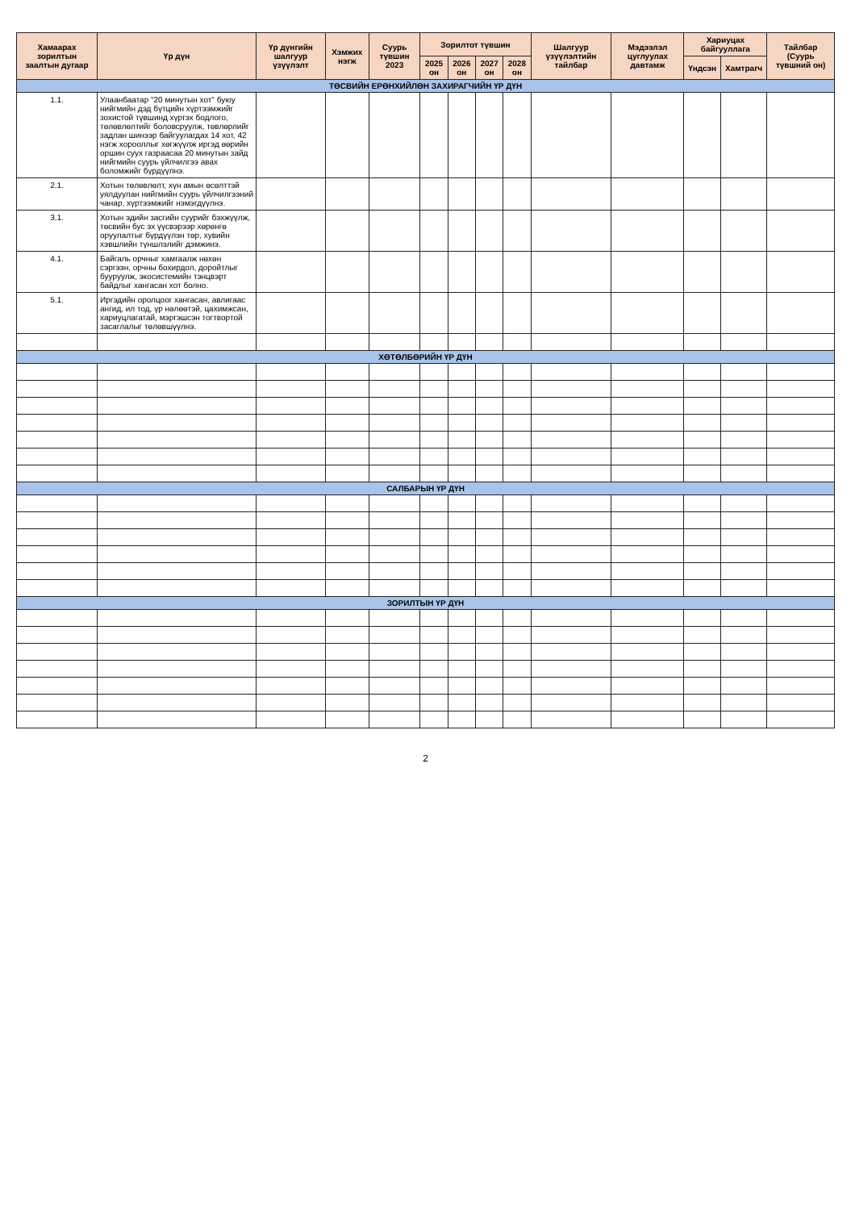| Хамаарах зорилтын заалтын дугаар | Үр дүн | Үр дүнгийн шалгуур үзүүлэлт | Хэмжих нэгж | Суурь түвшин 2023 | Зорилтот түвшин | | | | Шалгуур үзүүлэлтийн тайлбар | Мэдээлэл цуглуулах давтамж | Хариуцах байгууллага | | Тайлбар (Суурь түвшний он) |
| --- | --- | --- | --- | --- | --- | --- | --- | --- | --- | --- | --- | --- | --- |
| | | | | | 2025 он | 2026 он | 2027 он | 2028 он | | | Үндсэн | Хамтрагч | |
| ТӨСВИЙН ЕРӨНХИЙЛӨН ЗАХИРАГЧИЙН ҮР ДҮН | | | | | | | | | | | | | |
| 1.1. | Улаанбаатар "20 минутын хот" буюу нийгмийн дэд бүтцийн хүртээмжийг зохистой түвшинд хүргэх бодлого, төлөвлөлтийг боловсруулж, төвлөрлийг задлан шинээр байгуулагдах 14 хот, 42 нэгж хорооллыг хөгжүүлж иргэд өөрийн оршин суух газраасаа 20 минутын зайд нийгмийн суурь үйлчилгээ авах боломжийг бүрдүүлнэ. | | | | | | | | | | | | |
| 2.1. | Хотын төлөвлөлт, хүн амын өсөлттэй уялдуулан нийгмийн суурь үйлчилгээний чанар, хүртээмжийг нэмэгдүүлнэ. | | | | | | | | | | | | |
| 3.1. | Хотын эдийн засгийн суурийг бэхжүүлж, төсвийн бус эх үүсвэрээр хөрөнгө оруулалтыг бүрдүүлэн төр, хувийн хэвшлийн түншлэлийг дэмжинэ. | | | | | | | | | | | | |
| 4.1. | Байгаль орчныг хамгаалж нөхөн сэргээн, орчны бохирдол, доройтлыг бууруулж, экосистемийн тэнцвэрт байдлыг хангасан хот болно. | | | | | | | | | | | | |
| 5.1. | Иргэдийн оролцоог хангасан, авлигаас ангид, ил тод, үр нөлөөтэй, цахимжсан, хариуцлагатай, мэргэшсэн тогтвортой засаглалыг төлөвшүүлнэ. | | | | | | | | | | | | |
| ХӨТӨЛБӨРИЙН ҮР ДҮН | | | | | | | | | | | | | |
| САЛБАРЫН ҮР ДҮН | | | | | | | | | | | | | |
| ЗОРИЛТЫН ҮР ДҮН | | | | | | | | | | | | | |
2